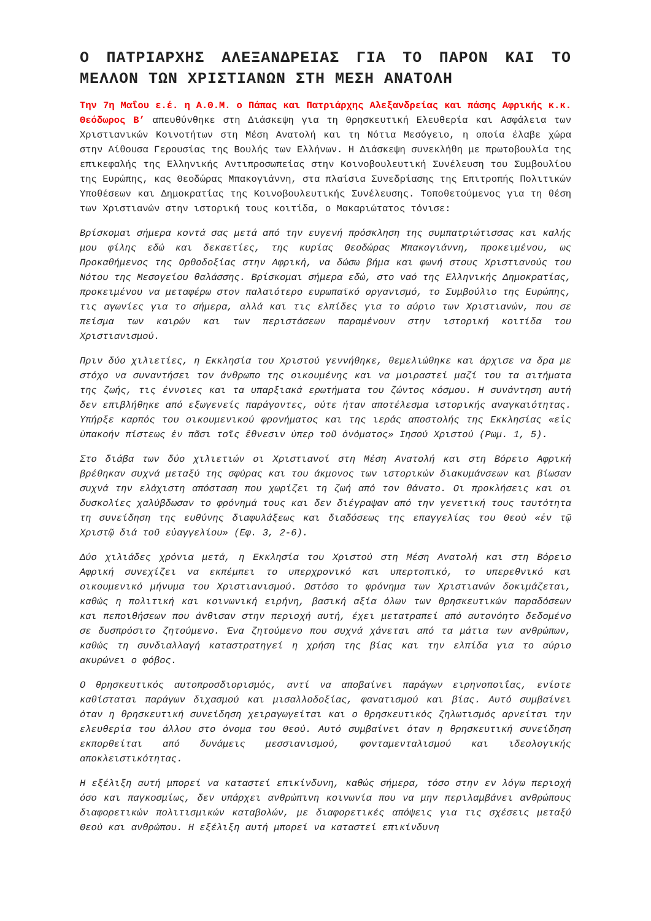Ο ΠΑΤΡΙΑΡΧΗΣ ΑΛΕΞΑΝΔΡΕΙΑΣ ΓΙΑ ΤΟ ΠΑΡΟΝ ΚΑΙ ΤΟ ΜΕΛΛΟΝ ΤΩΝ ΧΡΙΣΤΙΑΝΩΝ ΣΤΗ ΜΕΣΗ ΑΝΑΤΟΛΗ
Την 7η Μαΐου ε.έ. η Α.Θ.Μ. ο Πάπας και Πατριάρχης Αλεξανδρείας και πάσης Αφρικής κ.κ. Θεόδωρος Β’ απευθύνθηκε στη Διάσκεψη για τη Θρησκευτική Ελευθερία και Ασφάλεια των Χριστιανικών Κοινοτήτων στη Μέση Ανατολή και τη Νότια Μεσόγειο, η οποία έλαβε χώρα στην Αίθουσα Γερουσίας της Βουλής των Ελλήνων. Η Διάσκεψη συνεκλήθη με πρωτοβουλία της επικεφαλής της Ελληνικής Αντιπροσωπείας στην Κοινοβουλευτική Συνέλευση του Συμβουλίου της Ευρώπης, κας Θεοδώρας Μπακογιάννη, στα πλαίσια Συνεδρίασης της Επιτροπής Πολιτικών Υποθέσεων και Δημοκρατίας της Κοινοβουλευτικής Συνέλευσης. Τοποθετούμενος για τη θέση των Χριστιανών στην ιστορική τους κοιτίδα, ο Μακαριώτατος τόνισε:
Βρίσκομαι σήμερα κοντά σας μετά από την ευγενή πρόσκληση της συμπατριώτισσας και καλής μου φίλης εδώ και δεκαετίες, της κυρίας Θεοδώρας Μπακογιάννη, προκειμένου, ως Προκαθήμενος της Ορθοδοξίας στην Αφρική, να δώσω βήμα και φωνή στους Χριστιανούς του Νότου της Μεσογείου θαλάσσης. Βρίσκομαι σήμερα εδώ, στο ναό της Ελληνικής Δημοκρατίας, προκειμένου να μεταφέρω στον παλαιότερο ευρωπαϊκό οργανισμό, το Συμβούλιο της Ευρώπης, τις αγωνίες για το σήμερα, αλλά και τις ελπίδες για το αύριο των Χριστιανών, που σε πείσμα των καιρών και των περιστάσεων παραμένουν στην ιστορική κοιτίδα του Χριστιανισμού.
Πριν δύο χιλιετίες, η Εκκλησία του Χριστού γεννήθηκε, θεμελιώθηκε και άρχισε να δρα με στόχο να συναντήσει τον άνθρωπο της οικουμένης και να μοιραστεί μαζί του τα αιτήματα της ζωής, τις έννοιες και τα υπαρξιακά ερωτήματα του ζώντος κόσμου. Η συνάντηση αυτή δεν επιβλήθηκε από εξωγενείς παράγοντες, ούτε ήταν αποτέλεσμα ιστορικής αναγκαιότητας. Υπήρξε καρπός του οικουμενικού φρονήματος και της ιεράς αποστολής της Εκκλησίας «εἰς ὑπακοήν πίστεως ἐν πᾶσι τοῖς ἒθνεσιν ὑπερ τοῦ ὀνόματος» Ιησού Χριστού (Ρωμ. 1, 5).
Στο διάβα των δύο χιλιετιών οι Χριστιανοί στη Μέση Ανατολή και στη Βόρειο Αφρική βρέθηκαν συχνά μεταξύ της σφύρας και του άκμονος των ιστορικών διακυμάνσεων και βίωσαν συχνά την ελάχιστη απόσταση που χωρίζει τη ζωή από τον θάνατο. Οι προκλήσεις και οι δυσκολίες χαλύβδωσαν το φρόνημά τους και δεν διέγραψαν από την γενετική τους ταυτότητα τη συνείδηση της ευθύνης διαφυλάξεως και διαδόσεως της επαγγελίας του Θεού «ἐν τῷ Χριστῷ διά τοῦ εὐαγγελίου» (Εφ. 3, 2-6).
Δύο χιλιάδες χρόνια μετά, η Εκκλησία του Χριστού στη Μέση Ανατολή και στη Βόρειο Αφρική συνεχίζει να εκπέμπει το υπερχρονικό και υπερτοπικό, το υπερεθνικό και οικουμενικό μήνυμα του Χριστιανισμού. Ωστόσο το φρόνημα των Χριστιανών δοκιμάζεται, καθώς η πολιτική και κοινωνική ειρήνη, βασική αξία όλων των θρησκευτικών παραδόσεων και πεποιθήσεων που άνθισαν στην περιοχή αυτή, έχει μετατραπεί από αυτονόητο δεδομένο σε δυσπρόσιτο ζητούμενο. Ένα ζητούμενο που συχνά χάνεται από τα μάτια των ανθρώπων, καθώς τη συνδιαλλαγή καταστρατηγεί η χρήση της βίας και την ελπίδα για το αύριο ακυρώνει ο φόβος.
Ο θρησκευτικός αυτοπροσδιορισμός, αντί να αποβαίνει παράγων ειρηνοποιΐας, ενίοτε καθίσταται παράγων διχασμού και μισαλλοδοξίας, φανατισμού και βίας. Αυτό συμβαίνει όταν η θρησκευτική συνείδηση χειραγωγείται και ο θρησκευτικός ζηλωτισμός αρνείται την ελευθερία του άλλου στο όνομα του Θεού. Αυτό συμβαίνει όταν η θρησκευτική συνείδηση εκπορθείται από δυνάμεις μεσσιανισμού, φονταμενταλισμού και ιδεολογικής αποκλειστικότητας.
Η εξέλιξη αυτή μπορεί να καταστεί επικίνδυνη, καθώς σήμερα, τόσο στην εν λόγω περιοχή όσο και παγκοσμίως, δεν υπάρχει ανθρώπινη κοινωνία που να μην περιλαμβάνει ανθρώπους διαφορετικών πολιτισμικών καταβολών, με διαφορετικές απόψεις για τις σχέσεις μεταξύ Θεού και ανθρώπου. Η εξέλιξη αυτή μπορεί να καταστεί επικίνδυνη